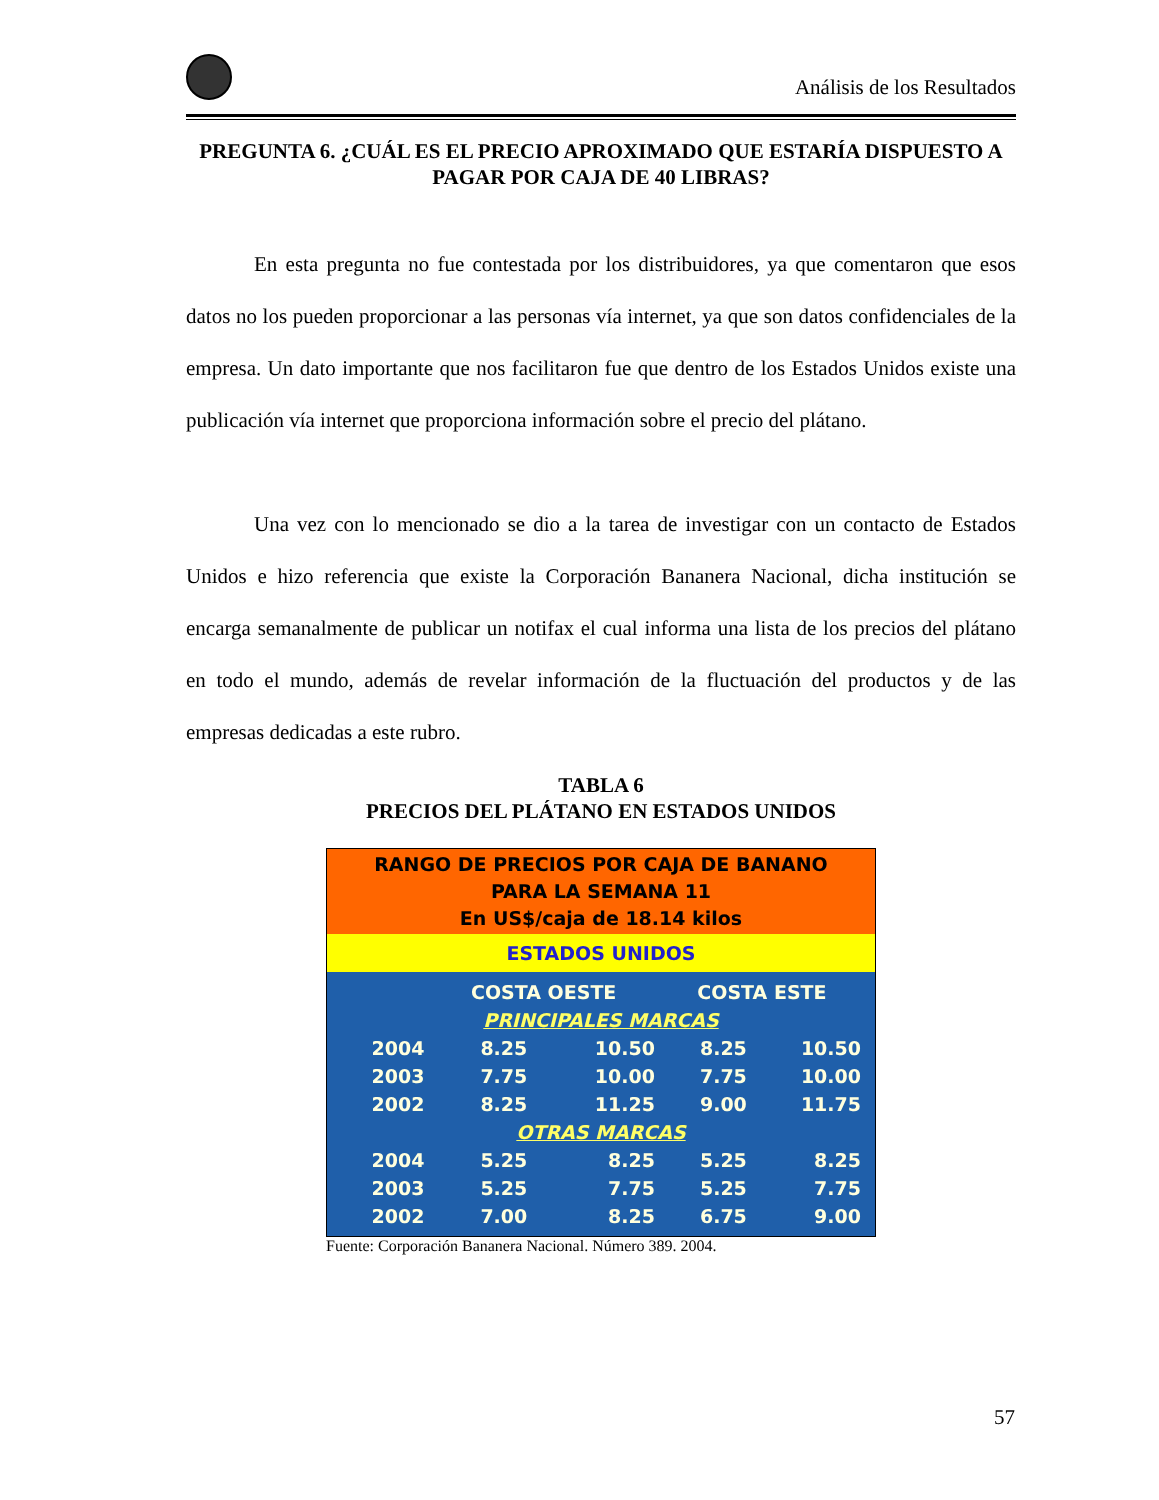Análisis de los Resultados
PREGUNTA 6. ¿CUÁL ES EL PRECIO APROXIMADO QUE ESTARÍA DISPUESTO A PAGAR POR CAJA DE 40 LIBRAS?
En esta pregunta no fue contestada por los distribuidores, ya que comentaron que esos datos no los pueden proporcionar a las personas vía internet, ya que son datos confidenciales de la empresa. Un dato importante que nos facilitaron fue que dentro de los Estados Unidos existe una publicación vía internet que proporciona información sobre el precio del plátano.
Una vez con lo mencionado se dio a la tarea de investigar con un contacto de Estados Unidos e hizo referencia que existe la Corporación Bananera Nacional, dicha institución se encarga semanalmente de publicar un notifax el cual informa una lista de los precios del plátano en todo el mundo, además de revelar información de la fluctuación del productos y de las empresas dedicadas a este rubro.
TABLA 6
PRECIOS DEL PLÁTANO EN ESTADOS UNIDOS
RANGO DE PRECIOS POR CAJA DE BANANO
PARA LA SEMANA 11
En US$/caja de 18.14 kilos
ESTADOS UNIDOS
| | COSTA OESTE | | COSTA ESTE | |
| --- | --- | --- | --- | --- |
| PRINCIPALES MARCAS | | | | |
| 2004 | 8.25 | 10.50 | 8.25 | 10.50 |
| 2003 | 7.75 | 10.00 | 7.75 | 10.00 |
| 2002 | 8.25 | 11.25 | 9.00 | 11.75 |
| OTRAS MARCAS | | | | |
| 2004 | 5.25 | 8.25 | 5.25 | 8.25 |
| 2003 | 5.25 | 7.75 | 5.25 | 7.75 |
| 2002 | 7.00 | 8.25 | 6.75 | 9.00 |
Fuente: Corporación Bananera Nacional. Número 389. 2004.
57